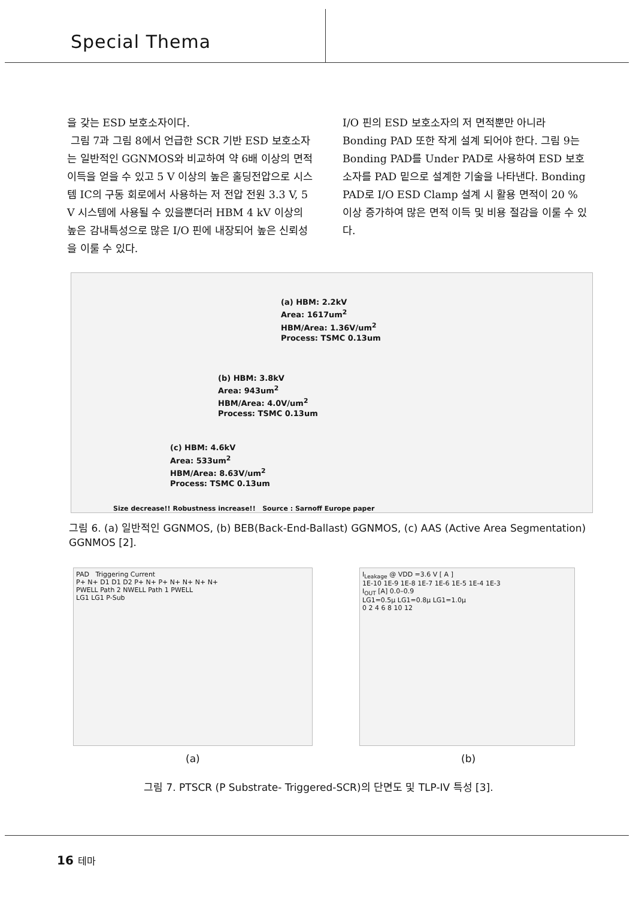Special Thema
을 갖는 ESD 보호소자이다.
그림 7과 그림 8에서 언급한 SCR 기반 ESD 보호소자는 일반적인 GGNMOS와 비교하여 약 6배 이상의 면적 이득을 얻을 수 있고 5 V 이상의 높은 홀딩전압으로 시스템 IC의 구동 회로에서 사용하는 저 전압 전원 3.3 V, 5 V 시스템에 사용될 수 있을뿐더러 HBM 4 kV 이상의 높은 감내특성으로 많은 I/O 핀에 내장되어 높은 신뢰성을 이룰 수 있다.
I/O 핀의 ESD 보호소자의 저 면적뿐만 아니라 Bonding PAD 또한 작게 설계 되어야 한다. 그림 9는 Bonding PAD를 Under PAD로 사용하여 ESD 보호소자를 PAD 밑으로 설계한 기술을 나타낸다. Bonding PAD로 I/O ESD Clamp 설계 시 활용 면적이 20 % 이상 증가하여 많은 면적 이득 및 비용 절감을 이룰 수 있다.
(a) HBM: 2.2kV
Area: 1617um<sup>2</sup>
HBM/Area: 1.36V/um<sup>2</sup>
Process: TSMC 0.13um
(b) HBM: 3.8kV
Area: 943um<sup>2</sup>
HBM/Area: 4.0V/um<sup>2</sup>
Process: TSMC 0.13um
(c) HBM: 4.6kV
Area: 533um<sup>2</sup>
HBM/Area: 8.63V/um<sup>2</sup>
Process: TSMC 0.13um
Size decrease!! Robustness increase!! Source : Sarnoff Europe paper
그림 6. (a) 일반적인 GGNMOS, (b) BEB(Back-End-Ballast) GGNMOS, (c) AAS (Active Area Segmentation) GGNMOS [2].
PAD Triggering Current
P+ N+ D1 D1 D2 P+ N+ P+ N+ N+ N+ N+
PWELL Path 2 NWELL Path 1 PWELL
LG1 LG1 P-Sub
I<sub>Leakage</sub> @ VDD =3.6 V [ A ]
1E-10 1E-9 1E-8 1E-7 1E-6 1E-5 1E-4 1E-3
I<sub>OUT</sub> [A] 0.0–0.9
LG1=0.5µ LG1=0.8µ LG1=1.0µ
0 2 4 6 8 10 12
(a) (b)
그림 7. PTSCR (P Substrate- Triggered-SCR)의 단면도 및 TLP-IV 특성 [3].
16 테마